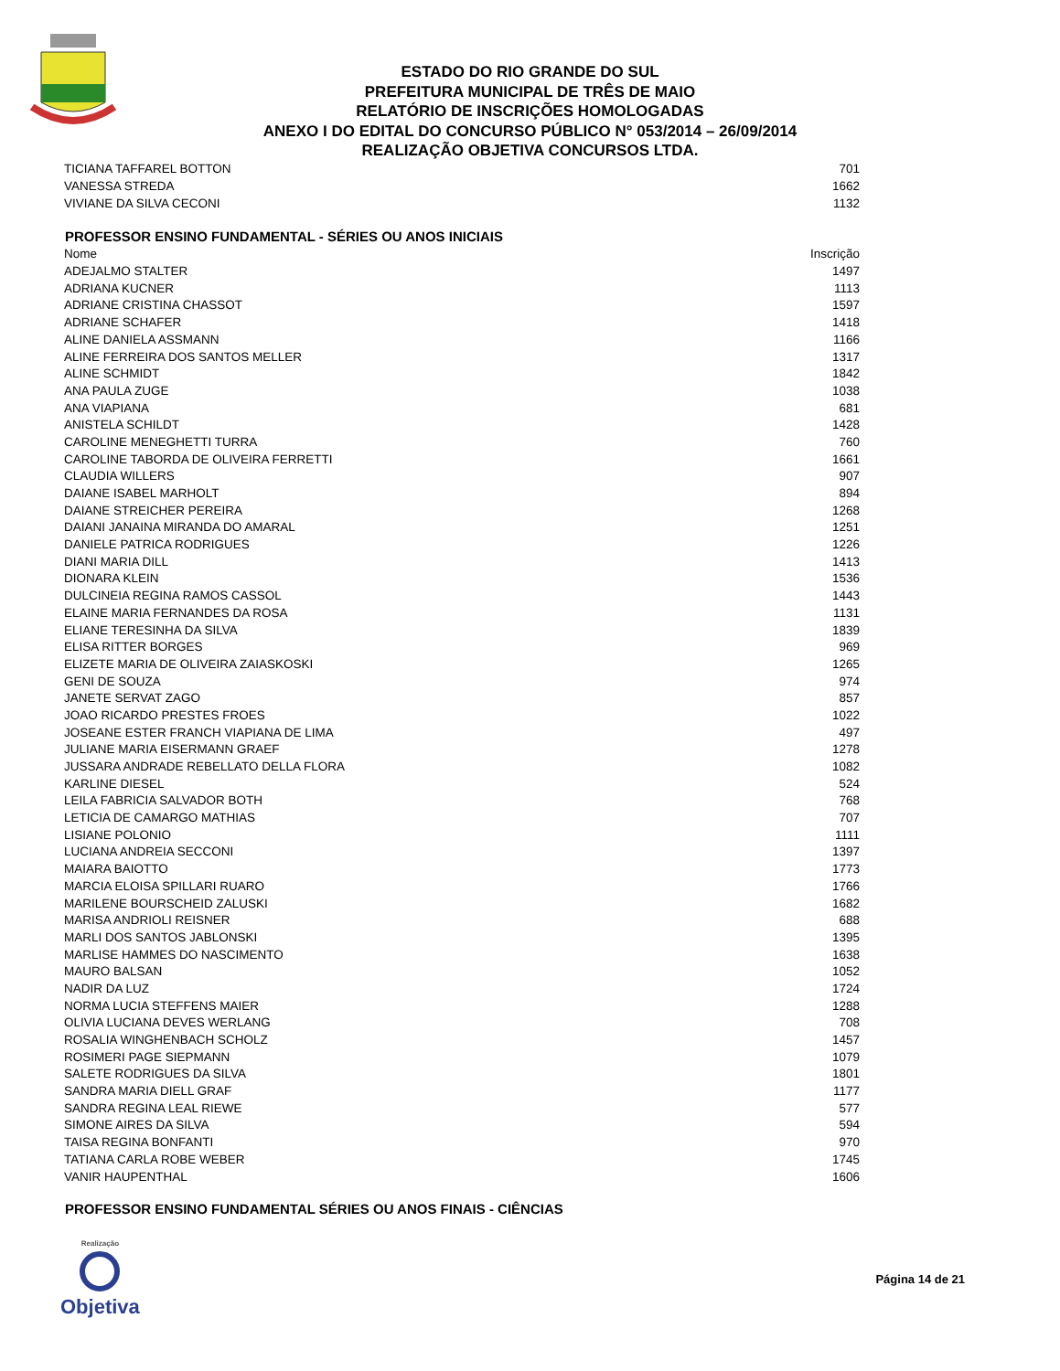ESTADO DO RIO GRANDE DO SUL
PREFEITURA MUNICIPAL DE TRÊS DE MAIO
RELATÓRIO DE INSCRIÇÕES HOMOLOGADAS
ANEXO I DO EDITAL DO CONCURSO PÚBLICO N° 053/2014 – 26/09/2014
REALIZAÇÃO OBJETIVA CONCURSOS LTDA.
| TICIANA TAFFAREL BOTTON | 701 |
| VANESSA STREDA | 1662 |
| VIVIANE DA SILVA CECONI | 1132 |
PROFESSOR ENSINO FUNDAMENTAL - SÉRIES OU ANOS INICIAIS
| Nome | Inscrição |
| --- | --- |
| ADEJALMO STALTER | 1497 |
| ADRIANA KUCNER | 1113 |
| ADRIANE CRISTINA CHASSOT | 1597 |
| ADRIANE SCHAFER | 1418 |
| ALINE DANIELA ASSMANN | 1166 |
| ALINE FERREIRA DOS SANTOS MELLER | 1317 |
| ALINE SCHMIDT | 1842 |
| ANA PAULA ZUGE | 1038 |
| ANA VIAPIANA | 681 |
| ANISTELA SCHILDT | 1428 |
| CAROLINE MENEGHETTI TURRA | 760 |
| CAROLINE TABORDA DE OLIVEIRA FERRETTI | 1661 |
| CLAUDIA WILLERS | 907 |
| DAIANE ISABEL MARHOLT | 894 |
| DAIANE STREICHER PEREIRA | 1268 |
| DAIANI JANAINA MIRANDA DO AMARAL | 1251 |
| DANIELE PATRICA RODRIGUES | 1226 |
| DIANI MARIA DILL | 1413 |
| DIONARA KLEIN | 1536 |
| DULCINEIA REGINA RAMOS CASSOL | 1443 |
| ELAINE MARIA FERNANDES DA ROSA | 1131 |
| ELIANE TERESINHA DA SILVA | 1839 |
| ELISA RITTER BORGES | 969 |
| ELIZETE MARIA DE OLIVEIRA ZAIASKOSKI | 1265 |
| GENI DE SOUZA | 974 |
| JANETE SERVAT ZAGO | 857 |
| JOAO RICARDO PRESTES FROES | 1022 |
| JOSEANE ESTER FRANCH VIAPIANA DE LIMA | 497 |
| JULIANE MARIA EISERMANN GRAEF | 1278 |
| JUSSARA ANDRADE REBELLATO DELLA FLORA | 1082 |
| KARLINE DIESEL | 524 |
| LEILA FABRICIA SALVADOR BOTH | 768 |
| LETICIA DE CAMARGO MATHIAS | 707 |
| LISIANE POLONIO | 1111 |
| LUCIANA ANDREIA SECCONI | 1397 |
| MAIARA BAIOTTO | 1773 |
| MARCIA ELOISA SPILLARI RUARO | 1766 |
| MARILENE BOURSCHEID ZALUSKI | 1682 |
| MARISA ANDRIOLI REISNER | 688 |
| MARLI DOS SANTOS JABLONSKI | 1395 |
| MARLISE HAMMES DO NASCIMENTO | 1638 |
| MAURO BALSAN | 1052 |
| NADIR DA LUZ | 1724 |
| NORMA LUCIA STEFFENS MAIER | 1288 |
| OLIVIA LUCIANA DEVES WERLANG | 708 |
| ROSALIA WINGHENBACH SCHOLZ | 1457 |
| ROSIMERI PAGE SIEPMANN | 1079 |
| SALETE RODRIGUES DA SILVA | 1801 |
| SANDRA MARIA DIELL GRAF | 1177 |
| SANDRA REGINA LEAL RIEWE | 577 |
| SIMONE AIRES DA SILVA | 594 |
| TAISA REGINA BONFANTI | 970 |
| TATIANA CARLA ROBE WEBER | 1745 |
| VANIR HAUPENTHAL | 1606 |
PROFESSOR ENSINO FUNDAMENTAL SÉRIES OU ANOS FINAIS - CIÊNCIAS
Realização
Objetiva
Página 14 de 21